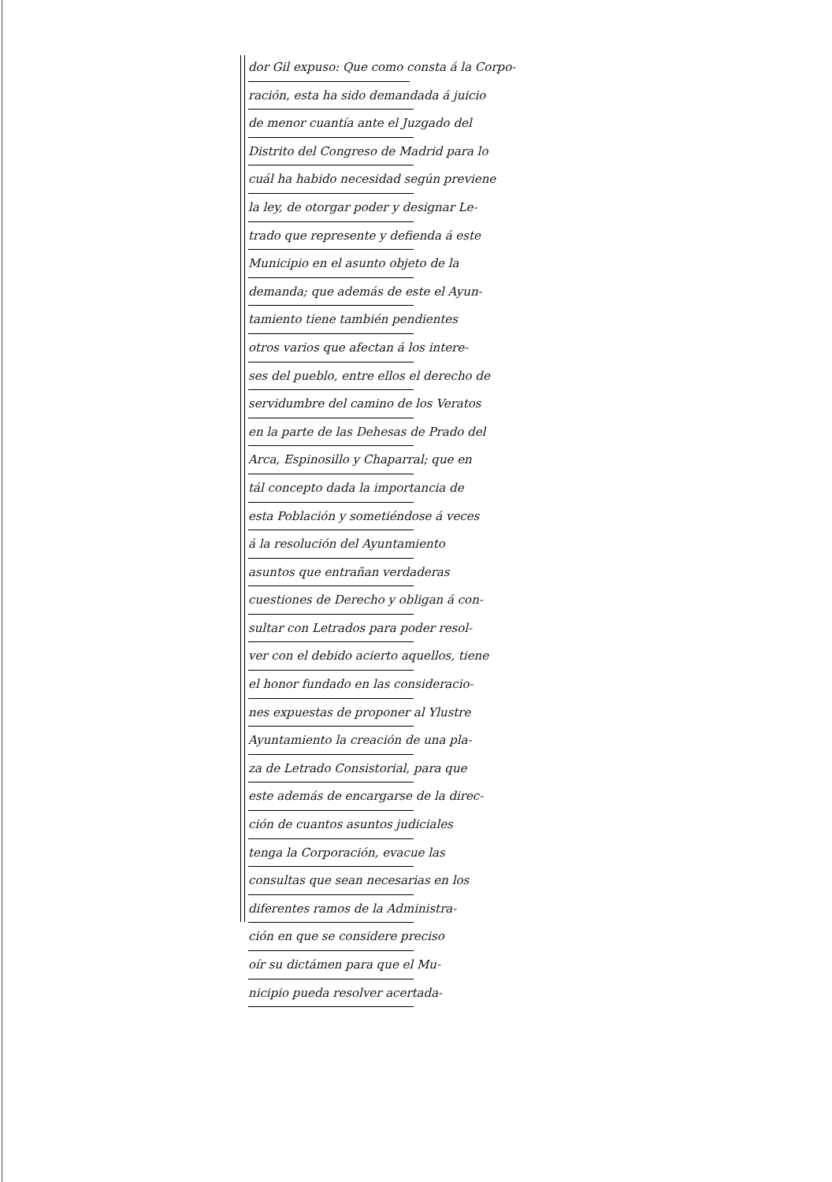dor Gil expuso: Que como consta á la Corpo-
ración, esta ha sido demandada á juicio
de menor cuantía ante el Juzgado del
Distrito del Congreso de Madrid para lo
cuál ha habido necesidad según previene
la ley, de otorgar poder y designar Le-
trado que represente y defienda á este
Municipio en el asunto objeto de la
demanda; que además de este el Ayun-
tamiento tiene también pendientes
otros varios que afectan á los intere-
ses del pueblo, entre ellos el derecho de
servidumbre del camino de los Veratos
en la parte de las Dehesas de Prado del
Arca, Espinosillo y Chaparral; que en
tál concepto dada la importancia de
esta Población y sometiéndose á veces
á la resolución del Ayuntamiento
asuntos que entrañan verdaderas
cuestiones de Derecho y obligan á con-
sultar con Letrados para poder resol-
ver con el debido acierto aquellos, tiene
el honor fundado en las consideracio-
nes expuestas de proponer al Ylustre
Ayuntamiento la creación de una pla-
za de Letrado Consistorial, para que
este además de encargarse de la direc-
ción de cuantos asuntos judiciales
tenga la Corporación, evacue las
consultas que sean necesarias en los
diferentes ramos de la Administra-
ción en que se considere preciso
oír su dictámen para que el Mu-
nicipio pueda resolver acertada-